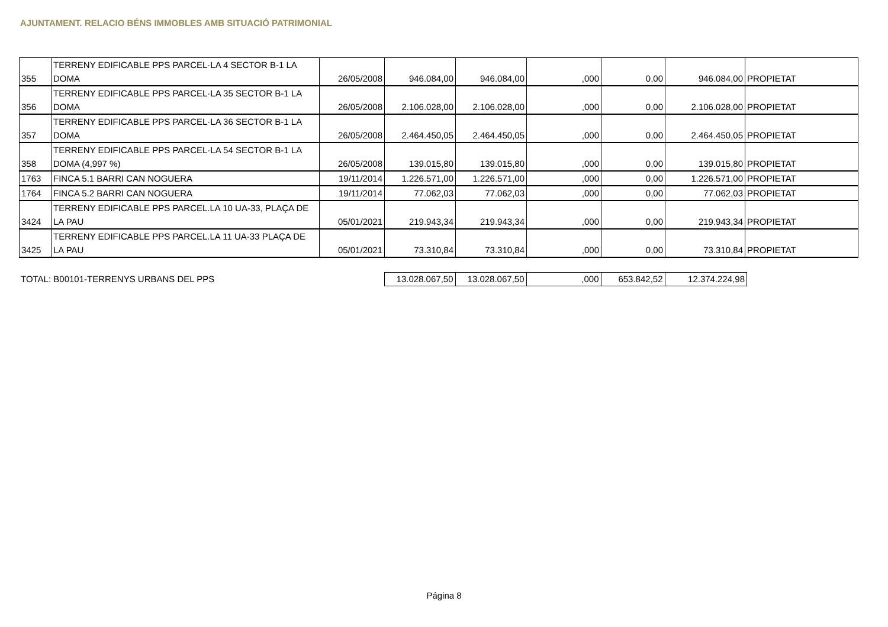AJUNTAMENT. RELACIO BÉNS IMMOBLES AMB SITUACIÓ PATRIMONIAL
| 355 | TERRENY EDIFICABLE PPS PARCEL·LA 4 SECTOR B-1 LA DOMA | 26/05/2008 | 946.084,00 | 946.084,00 | ,000 | 0,00 | 946.084,00 | PROPIETAT |
| 356 | TERRENY EDIFICABLE PPS PARCEL·LA 35 SECTOR B-1 LA DOMA | 26/05/2008 | 2.106.028,00 | 2.106.028,00 | ,000 | 0,00 | 2.106.028,00 | PROPIETAT |
| 357 | TERRENY EDIFICABLE PPS PARCEL·LA 36 SECTOR B-1 LA DOMA | 26/05/2008 | 2.464.450,05 | 2.464.450,05 | ,000 | 0,00 | 2.464.450,05 | PROPIETAT |
| 358 | TERRENY EDIFICABLE PPS PARCEL·LA 54 SECTOR B-1 LA DOMA (4,997 %) | 26/05/2008 | 139.015,80 | 139.015,80 | ,000 | 0,00 | 139.015,80 | PROPIETAT |
| 1763 | FINCA 5.1 BARRI CAN NOGUERA | 19/11/2014 | 1.226.571,00 | 1.226.571,00 | ,000 | 0,00 | 1.226.571,00 | PROPIETAT |
| 1764 | FINCA 5.2 BARRI CAN NOGUERA | 19/11/2014 | 77.062,03 | 77.062,03 | ,000 | 0,00 | 77.062,03 | PROPIETAT |
| 3424 | TERRENY EDIFICABLE PPS PARCEL.LA 10 UA-33, PLAÇA DE LA PAU | 05/01/2021 | 219.943,34 | 219.943,34 | ,000 | 0,00 | 219.943,34 | PROPIETAT |
| 3425 | TERRENY EDIFICABLE PPS PARCEL.LA 11 UA-33 PLAÇA DE LA PAU | 05/01/2021 | 73.310,84 | 73.310,84 | ,000 | 0,00 | 73.310,84 | PROPIETAT |
| TOTAL: B00101-TERRENYS URBANS DEL PPS | 13.028.067,50 | 13.028.067,50 | ,000 | 653.842,52 | 12.374.224,98 |
Página 8